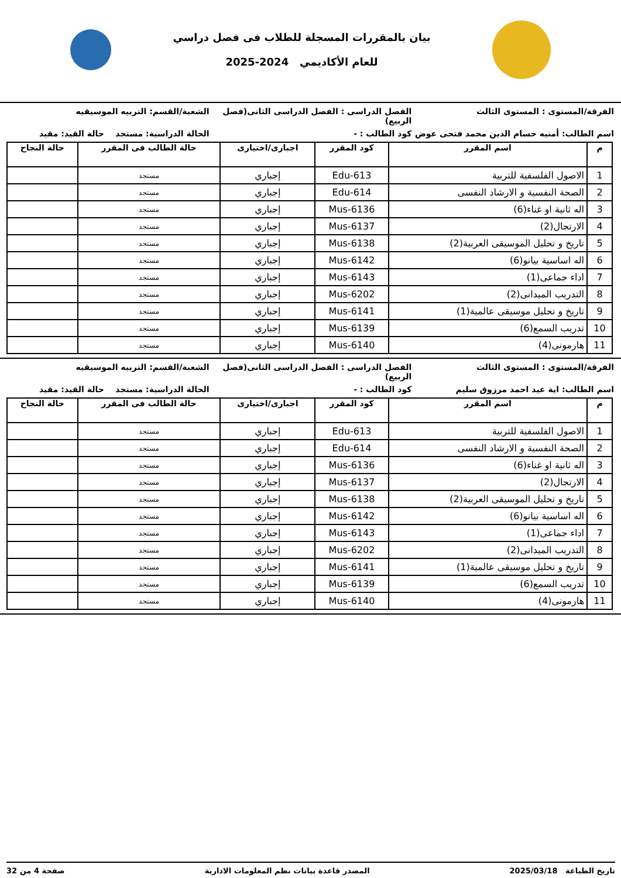بيان بالمقررات المسجلة للطلاب فى فصل دراسي
للعام الأكاديمي 2024-2025
الفرقة/المستوى : المستوى الثالث
الفصل الدراسى : الفصل الدراسى الثانى(فصل الربيع)
الشعبة/القسم: التربيه الموسيقيه
اسم الطالب: أمنيه حسام الدين محمد فتحى عوض
كود الطالب : - الحالة الدراسية: مستجد حالة القيد: مقيد
| م | اسم المقرر | كود المقرر | اجبارى/اختيارى | حالة الطالب فى المقرر | حالة النجاح |
| --- | --- | --- | --- | --- | --- |
| 1 | الاصول الفلسفية للتربية | Edu-613 | إجباري | مستجد | |
| 2 | الصحة النفسية و الارشاد النفسى | Edu-614 | إجباري | مستجد | |
| 3 | اله ثانية او غناء(6) | Mus-6136 | إجباري | مستجد | |
| 4 | الارتجال(2) | Mus-6137 | إجباري | مستجد | |
| 5 | تاريخ و تحليل الموسيقى العربية(2) | Mus-6138 | إجباري | مستجد | |
| 6 | اله اساسية بيانو(6) | Mus-6142 | إجباري | مستجد | |
| 7 | اداء جماعى(1) | Mus-6143 | إجباري | مستجد | |
| 8 | التدريب الميدانى(2) | Mus-6202 | إجباري | مستجد | |
| 9 | تاريخ و تحليل موسيقى عالمية(1) | Mus-6141 | إجباري | مستجد | |
| 10 | تدريب السمع(6) | Mus-6139 | إجباري | مستجد | |
| 11 | هارمونى(4) | Mus-6140 | إجباري | مستجد | |
الفرقة/المستوى : المستوى الثالث
الفصل الدراسى : الفصل الدراسى الثانى(فصل الربيع)
الشعبة/القسم: التربيه الموسيقيه
اسم الطالب: اية عيد احمد مرزوق سليم
كود الطالب : - الحالة الدراسية: مستجد حالة القيد: مقيد
| م | اسم المقرر | كود المقرر | اجبارى/اختيارى | حالة الطالب فى المقرر | حالة النجاح |
| --- | --- | --- | --- | --- | --- |
| 1 | الاصول الفلسفية للتربية | Edu-613 | إجباري | مستجد | |
| 2 | الصحة النفسية و الارشاد النفسى | Edu-614 | إجباري | مستجد | |
| 3 | اله ثانية او غناء(6) | Mus-6136 | إجباري | مستجد | |
| 4 | الارتجال(2) | Mus-6137 | إجباري | مستجد | |
| 5 | تاريخ و تحليل الموسيقى العربية(2) | Mus-6138 | إجباري | مستجد | |
| 6 | اله اساسية بيانو(6) | Mus-6142 | إجباري | مستجد | |
| 7 | اداء جماعى(1) | Mus-6143 | إجباري | مستجد | |
| 8 | التدريب الميدانى(2) | Mus-6202 | إجباري | مستجد | |
| 9 | تاريخ و تحليل موسيقى عالمية(1) | Mus-6141 | إجباري | مستجد | |
| 10 | تدريب السمع(6) | Mus-6139 | إجباري | مستجد | |
| 11 | هارمونى(4) | Mus-6140 | إجباري | مستجد | |
تاريخ الطباعة 2025/03/18 المصدر قاعدة بيانات نظم المعلومات الادارية صفحة 4 من 32